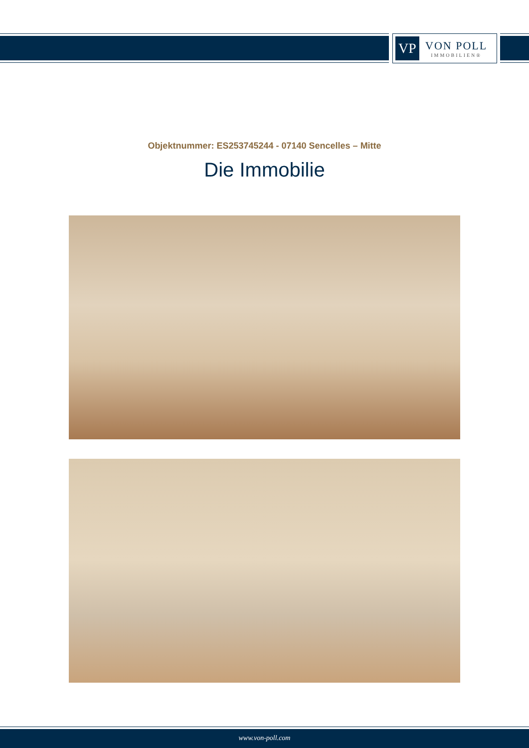VP
VON POLL
IMMOBILIEN®
Objektnummer: ES253745244 - 07140 Sencelles – Mitte
Die Immobilie
www.von-poll.com